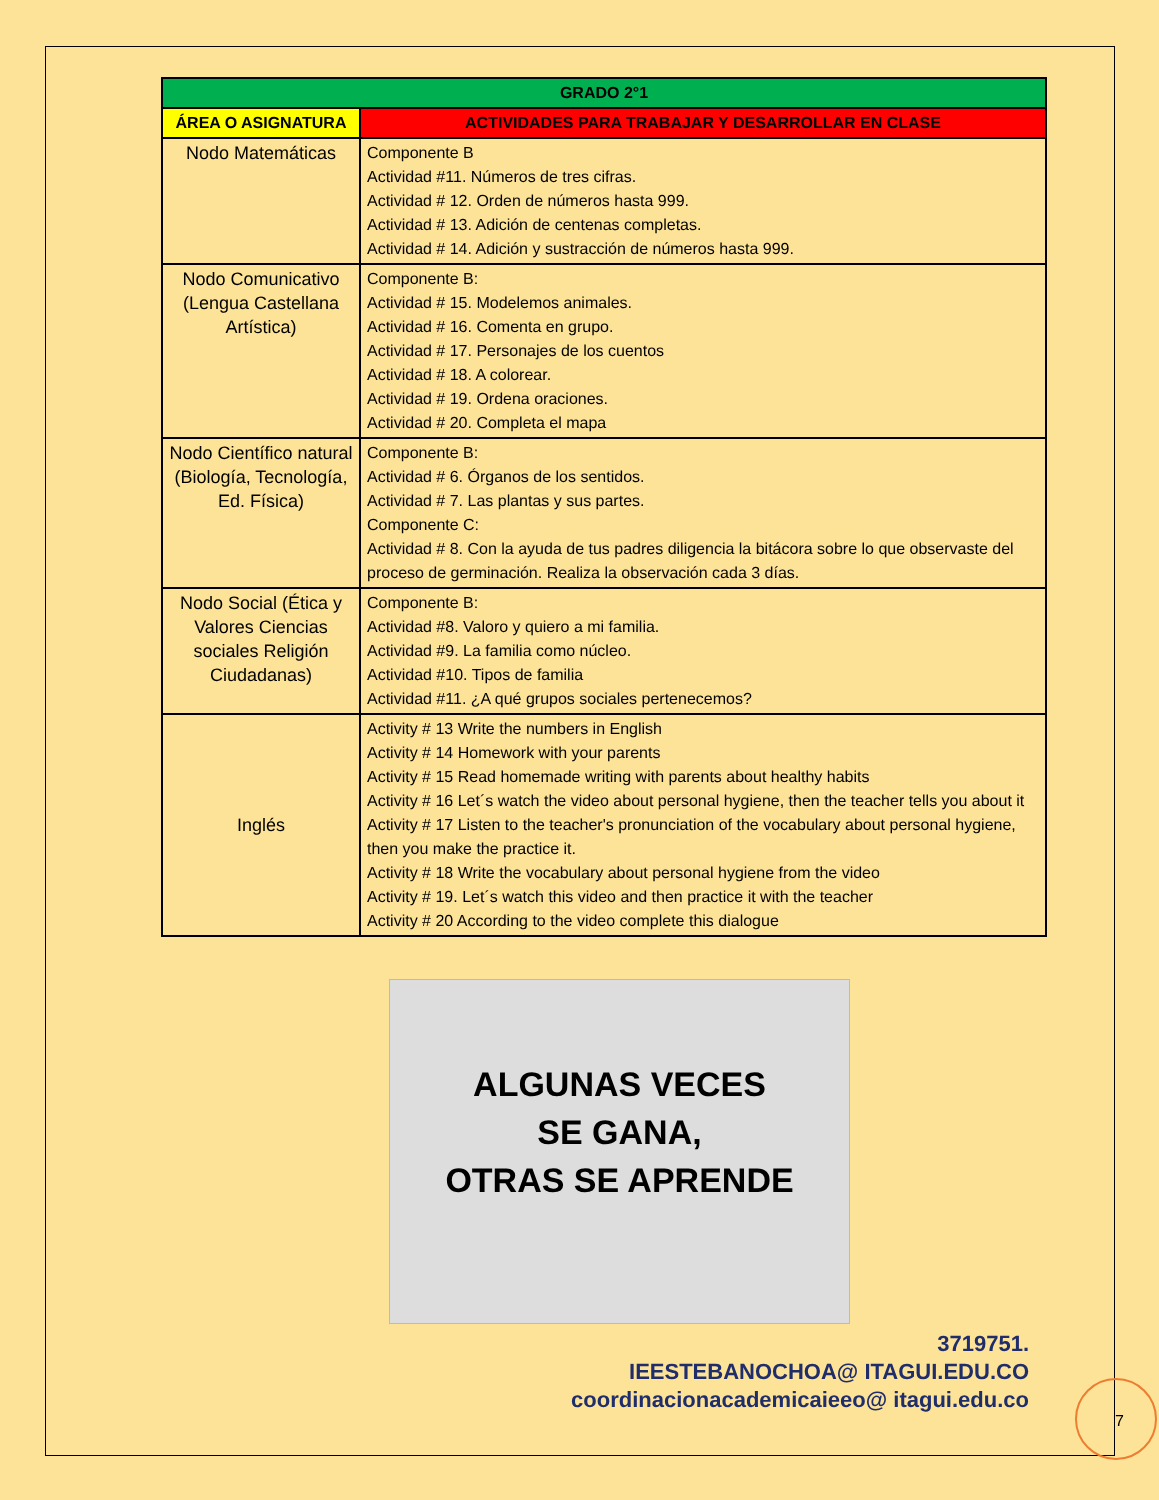| GRADO 2°1 | |
| --- | --- |
| ÁREA O ASIGNATURA | ACTIVIDADES PARA TRABAJAR Y DESARROLLAR EN CLASE |
| Nodo Matemáticas | Componente B Actividad #11. Números de tres cifras. Actividad # 12. Orden de números hasta 999. Actividad # 13. Adición de centenas completas. Actividad # 14. Adición y sustracción de números hasta 999. |
| Nodo Comunicativo (Lengua Castellana Artística) | Componente B: Actividad # 15. Modelemos animales. Actividad # 16. Comenta en grupo. Actividad # 17. Personajes de los cuentos Actividad # 18. A colorear. Actividad # 19. Ordena oraciones. Actividad # 20. Completa el mapa |
| Nodo Científico natural (Biología, Tecnología, Ed. Física) | Componente B: Actividad # 6. Órganos de los sentidos. Actividad # 7. Las plantas y sus partes. Componente C: Actividad # 8. Con la ayuda de tus padres diligencia la bitácora sobre lo que observaste del proceso de germinación. Realiza la observación cada 3 días. |
| Nodo Social (Ética y Valores Ciencias sociales Religión Ciudadanas) | Componente B: Actividad #8. Valoro y quiero a mi familia. Actividad #9. La familia como núcleo. Actividad #10. Tipos de familia Actividad #11. ¿A qué grupos sociales pertenecemos? |
| Inglés | Activity # 13 Write the numbers in English Activity # 14 Homework with your parents Activity # 15 Read homemade writing with parents about healthy habits Activity # 16 Let´s watch the video about personal hygiene, then the teacher tells you about it Activity # 17 Listen to the teacher's pronunciation of the vocabulary about personal hygiene, then you make the practice it. Activity # 18 Write the vocabulary about personal hygiene from the video Activity # 19. Let´s watch this video and then practice it with the teacher Activity # 20 According to the video complete this dialogue |
ALGUNAS VECES
SE GANA,
OTRAS SE APRENDE
3719751.
IEESTEBANOCHOA@ ITAGUI.EDU.CO
coordinacionacademicaieeo@ itagui.edu.co
7